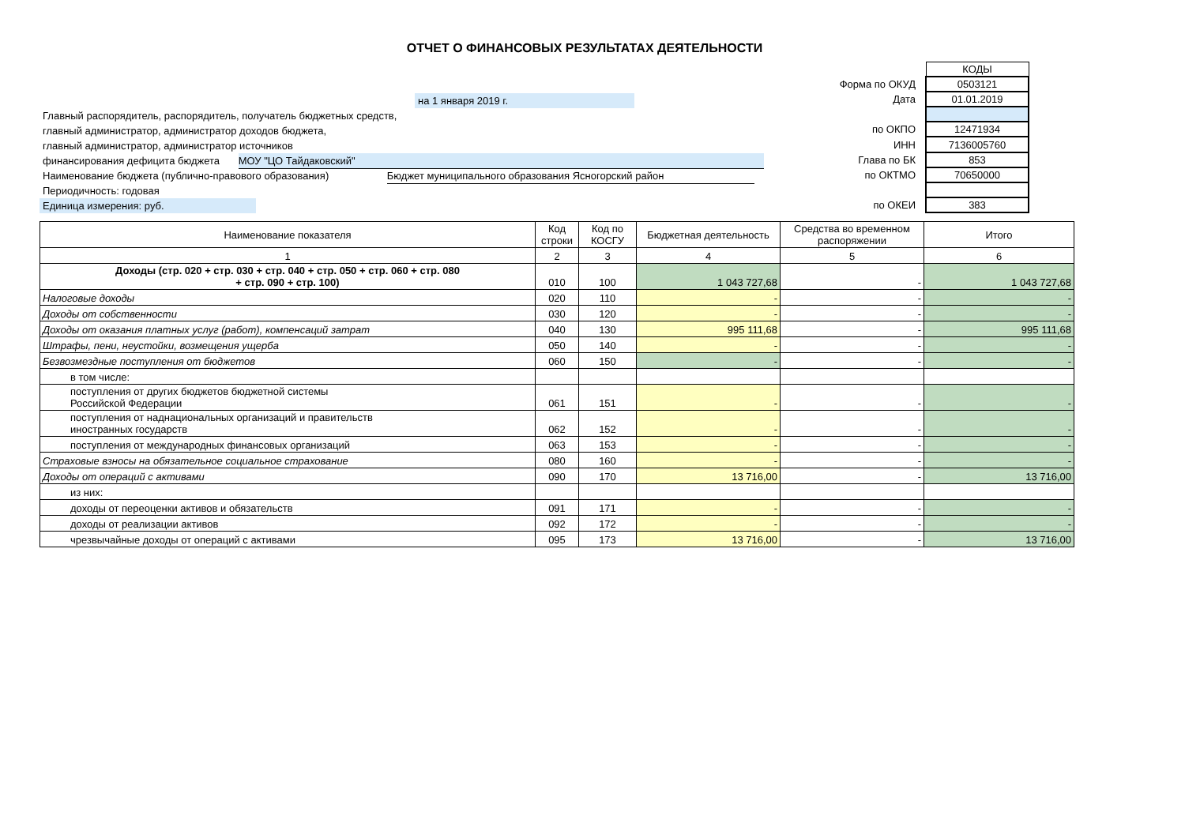ОТЧЕТ О ФИНАНСОВЫХ РЕЗУЛЬТАТАХ ДЕЯТЕЛЬНОСТИ
на 1 января 2019 г.
Главный распорядитель, распорядитель, получатель бюджетных средств,
главный администратор, администратор доходов бюджета,
главный администратор, администратор источников
финансирования дефицита бюджета МОУ "ЦО Тайдаковский"
Наименование бюджета (публично-правового образования) Бюджет муниципального образования Ясногорский район
Периодичность: годовая
Единица измерения: руб.
| | КОДЫ |
| Форма по ОКУД | 0503121 |
| Дата | 01.01.2019 |
| по ОКПО | 12471934 |
| ИНН | 7136005760 |
| Глава по БК | 853 |
| по ОКТМО | 70650000 |
| по ОКЕИ | 383 |
| Наименование показателя | Код строки | Код по КОСГУ | Бюджетная деятельность | Средства во временном распоряжении | Итого |
| --- | --- | --- | --- | --- | --- |
| 1 | 2 | 3 | 4 | 5 | 6 |
| Доходы (стр. 020 + стр. 030 + стр. 040 + стр. 050 + стр. 060 + стр. 080 + стр. 090 + стр. 100) | 010 | 100 | 1 043 727,68 | - | 1 043 727,68 |
| Налоговые доходы | 020 | 110 | - | - | - |
| Доходы от собственности | 030 | 120 | - | - | - |
| Доходы от оказания платных услуг (работ), компенсаций затрат | 040 | 130 | 995 111,68 | - | 995 111,68 |
| Штрафы, пени, неустойки, возмещения ущерба | 050 | 140 | - | - | - |
| Безвозмездные поступления от бюджетов | 060 | 150 | - | - | - |
| в том числе: | | | | | |
| поступления от других бюджетов бюджетной системы Российской Федерации | 061 | 151 | - | - | - |
| поступления от наднациональных организаций и правительств иностранных государств | 062 | 152 | - | - | - |
| поступления от международных финансовых организаций | 063 | 153 | - | - | - |
| Страховые взносы на обязательное социальное страхование | 080 | 160 | - | - | - |
| Доходы от операций с активами | 090 | 170 | 13 716,00 | - | 13 716,00 |
| из них: | | | | | |
| доходы от переоценки активов и обязательств | 091 | 171 | - | - | - |
| доходы от реализации активов | 092 | 172 | - | - | - |
| чрезвычайные доходы от операций с активами | 095 | 173 | 13 716,00 | - | 13 716,00 |